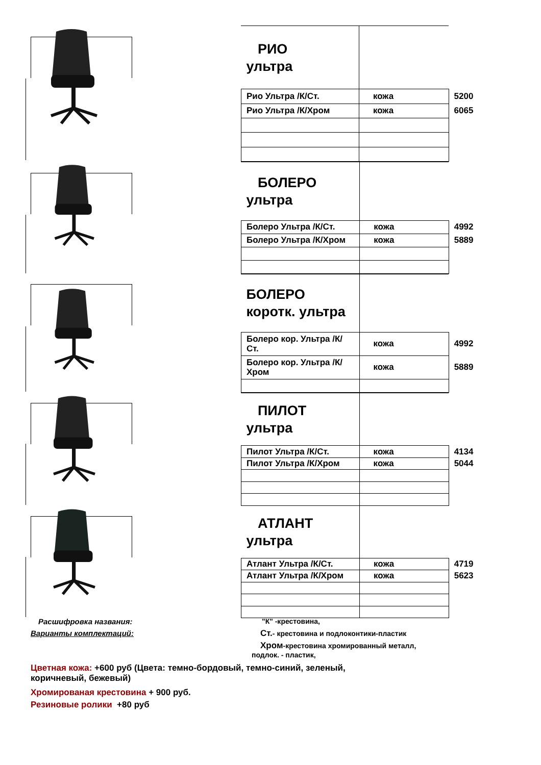| РИО ультра | | |
| Рио Ультра /К/Ст. | кожа | 5200 |
| Рио Ультра /К/Хром | кожа | 6065 |
| БОЛЕРО ультра | | |
| Болеро Ультра /К/Ст. | кожа | 4992 |
| Болеро Ультра /К/Хром | кожа | 5889 |
| БОЛЕРО коротк. ультра | | |
| Болеро кор. Ультра /К/Ст. | кожа | 4992 |
| Болеро кор. Ультра /К/Хром | кожа | 5889 |
| ПИЛОТ ультра | | |
| Пилот Ультра /К/Ст. | кожа | 4134 |
| Пилот Ультра /К/Хром | кожа | 5044 |
| АТЛАНТ ультра | | |
| Атлант Ультра /К/Ст. | кожа | 4719 |
| Атлант Ультра /К/Хром | кожа | 5623 |
Расшифровка названия:
Варианты комплектаций:
"К" -крестовина,
Ст.- крестовина и подлоконтики-пластик
Хром-крестовина хромированный металл,
подлок. - пластик,
Цветная кожа: +600 руб (Цвета: темно-бордовый, темно-синий, зеленый,
коричневый, бежевый)
Хромированая крестовина + 900 руб.
Резиновые ролики +80 руб